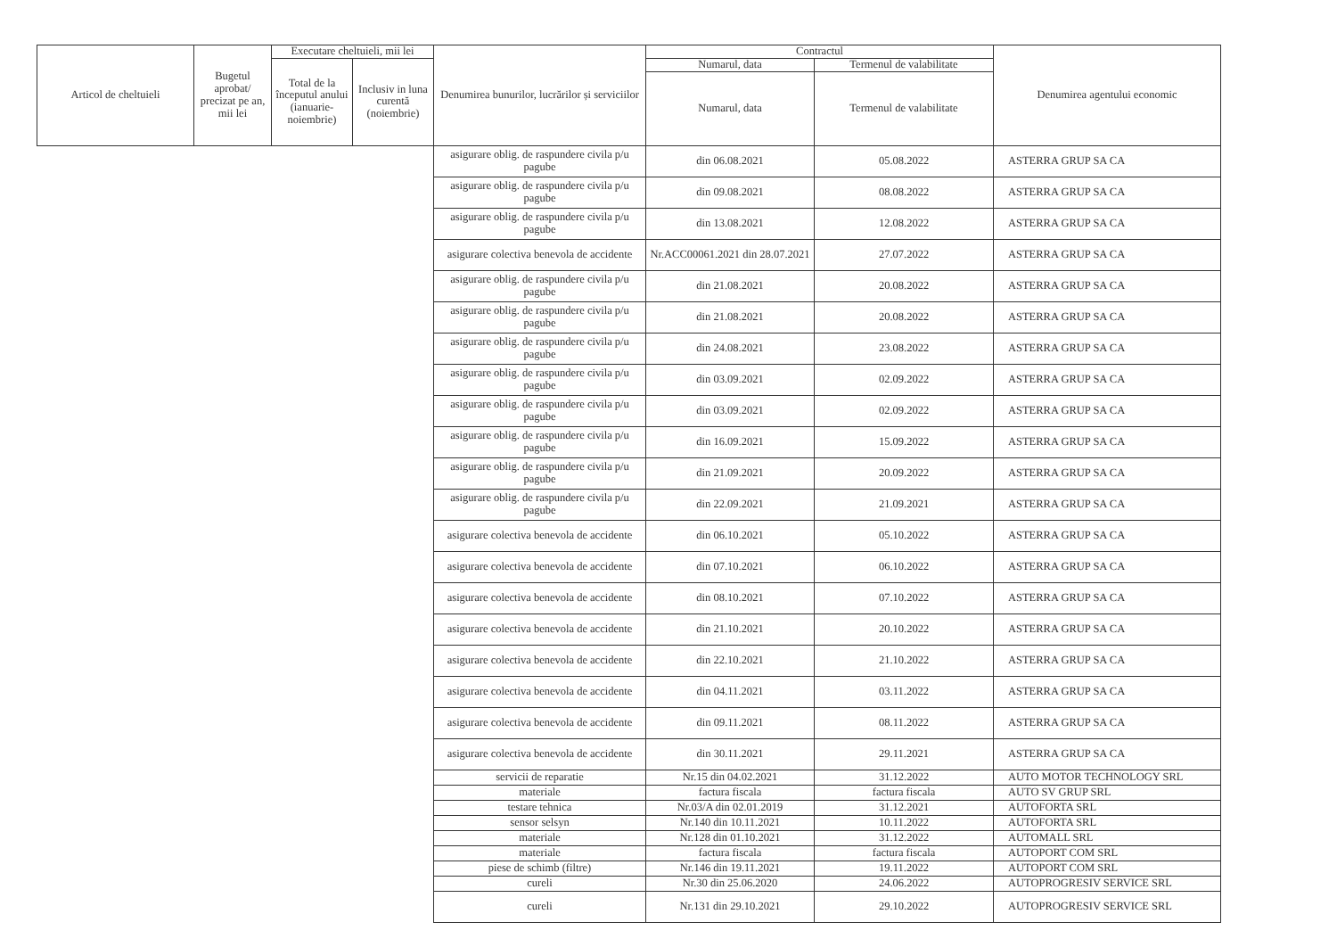| Articol de cheltuieli | Bugetul aprobat/ precizat pe an, mii lei | Executare cheltuieli, mii lei | | Denumirea bunurilor, lucrărilor și serviciilor | Contractul | | Denumirea agentului economic |
| --- | --- | --- | --- | --- | --- | --- | --- |
| | | Total de la începutul anului (ianuarie-noiembrie) | Inclusiv in luna curentă (noiembrie) | | Numarul, data | Termenul de valabilitate | |
| | | | | | Numarul, data | Termenul de valabilitate | |
| | | | | asigurare oblig. de raspundere civila p/u pagube | din 06.08.2021 | 05.08.2022 | ASTERRA GRUP SA CA |
| | | | | asigurare oblig. de raspundere civila p/u pagube | din 09.08.2021 | 08.08.2022 | ASTERRA GRUP SA CA |
| | | | | asigurare oblig. de raspundere civila p/u pagube | din 13.08.2021 | 12.08.2022 | ASTERRA GRUP SA CA |
| | | | | asigurare colectiva benevola de accidente | Nr.ACC00061.2021 din 28.07.2021 | 27.07.2022 | ASTERRA GRUP SA CA |
| | | | | asigurare oblig. de raspundere civila p/u pagube | din 21.08.2021 | 20.08.2022 | ASTERRA GRUP SA CA |
| | | | | asigurare oblig. de raspundere civila p/u pagube | din 21.08.2021 | 20.08.2022 | ASTERRA GRUP SA CA |
| | | | | asigurare oblig. de raspundere civila p/u pagube | din 24.08.2021 | 23.08.2022 | ASTERRA GRUP SA CA |
| | | | | asigurare oblig. de raspundere civila p/u pagube | din 03.09.2021 | 02.09.2022 | ASTERRA GRUP SA CA |
| | | | | asigurare oblig. de raspundere civila p/u pagube | din 03.09.2021 | 02.09.2022 | ASTERRA GRUP SA CA |
| | | | | asigurare oblig. de raspundere civila p/u pagube | din 16.09.2021 | 15.09.2022 | ASTERRA GRUP SA CA |
| | | | | asigurare oblig. de raspundere civila p/u pagube | din 21.09.2021 | 20.09.2022 | ASTERRA GRUP SA CA |
| | | | | asigurare oblig. de raspundere civila p/u pagube | din 22.09.2021 | 21.09.2021 | ASTERRA GRUP SA CA |
| | | | | asigurare colectiva benevola de accidente | din 06.10.2021 | 05.10.2022 | ASTERRA GRUP SA CA |
| | | | | asigurare colectiva benevola de accidente | din 07.10.2021 | 06.10.2022 | ASTERRA GRUP SA CA |
| | | | | asigurare colectiva benevola de accidente | din 08.10.2021 | 07.10.2022 | ASTERRA GRUP SA CA |
| | | | | asigurare colectiva benevola de accidente | din 21.10.2021 | 20.10.2022 | ASTERRA GRUP SA CA |
| | | | | asigurare colectiva benevola de accidente | din 22.10.2021 | 21.10.2022 | ASTERRA GRUP SA CA |
| | | | | asigurare colectiva benevola de accidente | din 04.11.2021 | 03.11.2022 | ASTERRA GRUP SA CA |
| | | | | asigurare colectiva benevola de accidente | din 09.11.2021 | 08.11.2022 | ASTERRA GRUP SA CA |
| | | | | asigurare colectiva benevola de accidente | din 30.11.2021 | 29.11.2021 | ASTERRA GRUP SA CA |
| | | | | servicii de reparatie | Nr.15 din 04.02.2021 | 31.12.2022 | AUTO MOTOR TECHNOLOGY SRL |
| | | | | materiale | factura fiscala | factura fiscala | AUTO SV GRUP SRL |
| | | | | testare tehnica | Nr.03/A din 02.01.2019 | 31.12.2021 | AUTOFORTA SRL |
| | | | | sensor selsyn | Nr.140 din 10.11.2021 | 10.11.2022 | AUTOFORTA SRL |
| | | | | materiale | Nr.128 din 01.10.2021 | 31.12.2022 | AUTOMALL SRL |
| | | | | materiale | factura fiscala | factura fiscala | AUTOPORT COM SRL |
| | | | | piese de schimb (filtre) | Nr.146 din 19.11.2021 | 19.11.2022 | AUTOPORT COM SRL |
| | | | | cureli | Nr.30 din 25.06.2020 | 24.06.2022 | AUTOPROGRESIV SERVICE SRL |
| | | | | cureli | Nr.131 din 29.10.2021 | 29.10.2022 | AUTOPROGRESIV SERVICE SRL |